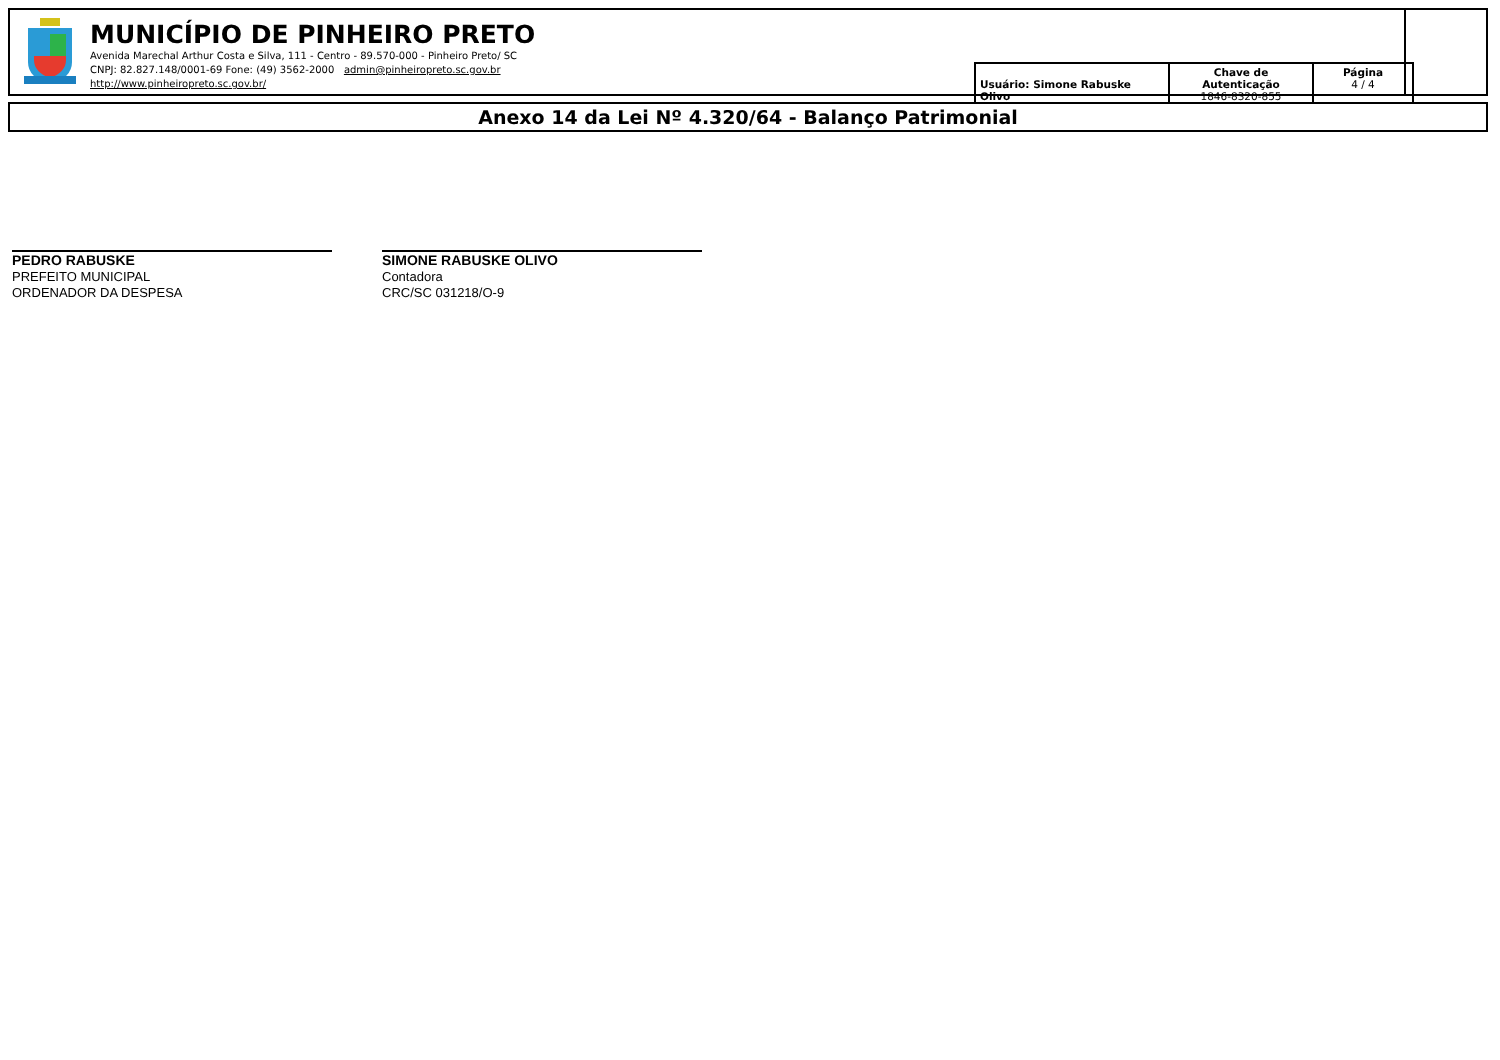MUNICÍPIO DE PINHEIRO PRETO
Avenida Marechal Arthur Costa e Silva, 111 - Centro - 89.570-000 - Pinheiro Preto/ SC
CNPJ: 82.827.148/0001-69 Fone: (49) 3562-2000 admin@pinheiropreto.sc.gov.br
http://www.pinheiropreto.sc.gov.br/
| Usuário: Simone Rabuske Olivo | Chave de Autenticação 1846-8320-855 | Página 4 / 4 |
Anexo 14 da Lei Nº 4.320/64 - Balanço Patrimonial
PEDRO RABUSKE
PREFEITO MUNICIPAL
ORDENADOR DA DESPESA
SIMONE RABUSKE OLIVO
Contadora
CRC/SC 031218/O-9